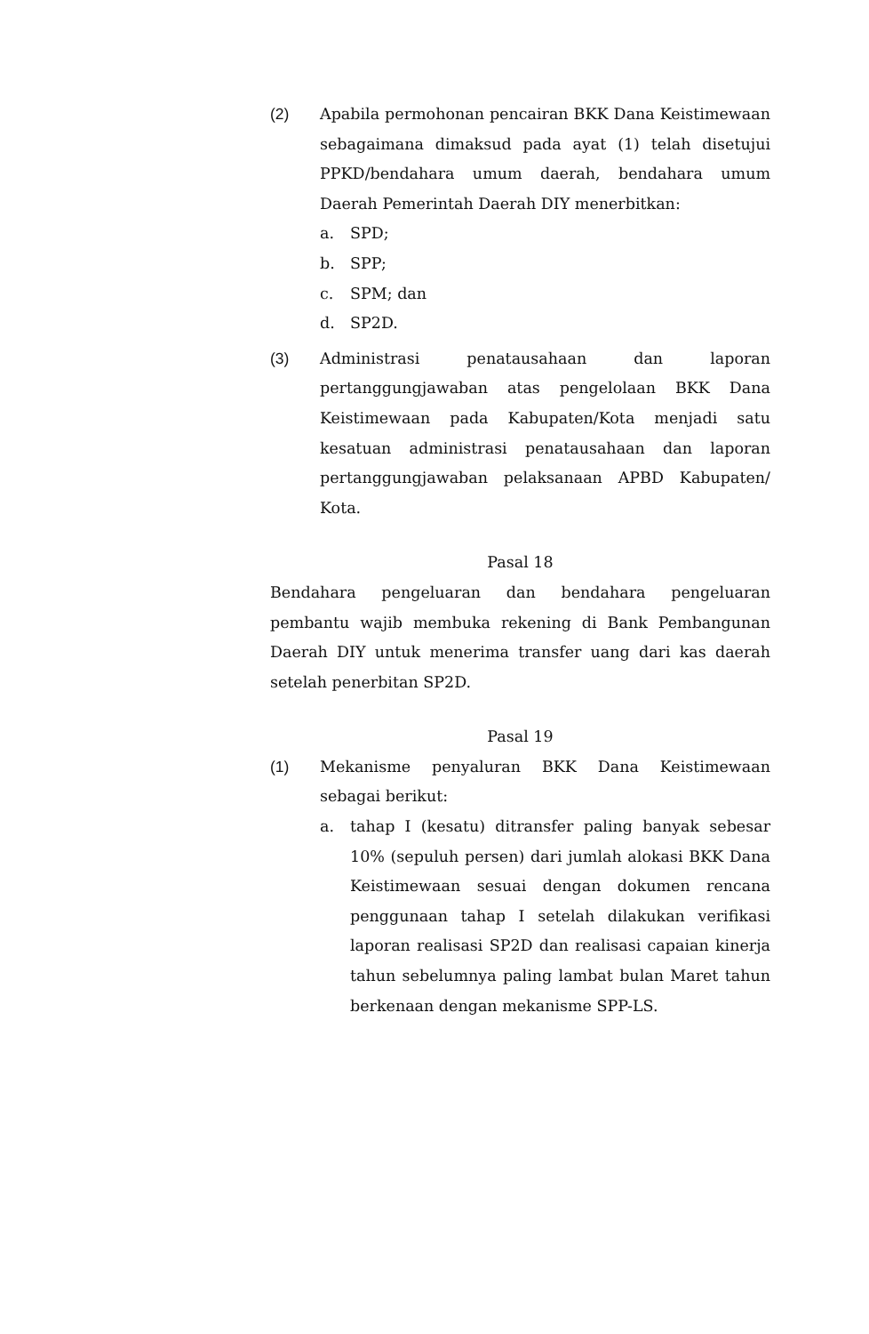(2) Apabila permohonan pencairan BKK Dana Keistimewaan sebagaimana dimaksud pada ayat (1) telah disetujui PPKD/bendahara umum daerah, bendahara umum Daerah Pemerintah Daerah DIY menerbitkan:
a. SPD;
b. SPP;
c. SPM; dan
d. SP2D.
(3) Administrasi penatausahaan dan laporan pertanggungjawaban atas pengelolaan BKK Dana Keistimewaan pada Kabupaten/Kota menjadi satu kesatuan administrasi penatausahaan dan laporan pertanggungjawaban pelaksanaan APBD Kabupaten/ Kota.
Pasal 18
Bendahara pengeluaran dan bendahara pengeluaran pembantu wajib membuka rekening di Bank Pembangunan Daerah DIY untuk menerima transfer uang dari kas daerah setelah penerbitan SP2D.
Pasal 19
(1) Mekanisme penyaluran BKK Dana Keistimewaan sebagai berikut:
a. tahap I (kesatu) ditransfer paling banyak sebesar 10% (sepuluh persen) dari jumlah alokasi BKK Dana Keistimewaan sesuai dengan dokumen rencana penggunaan tahap I setelah dilakukan verifikasi laporan realisasi SP2D dan realisasi capaian kinerja tahun sebelumnya paling lambat bulan Maret tahun berkenaan dengan mekanisme SPP-LS.